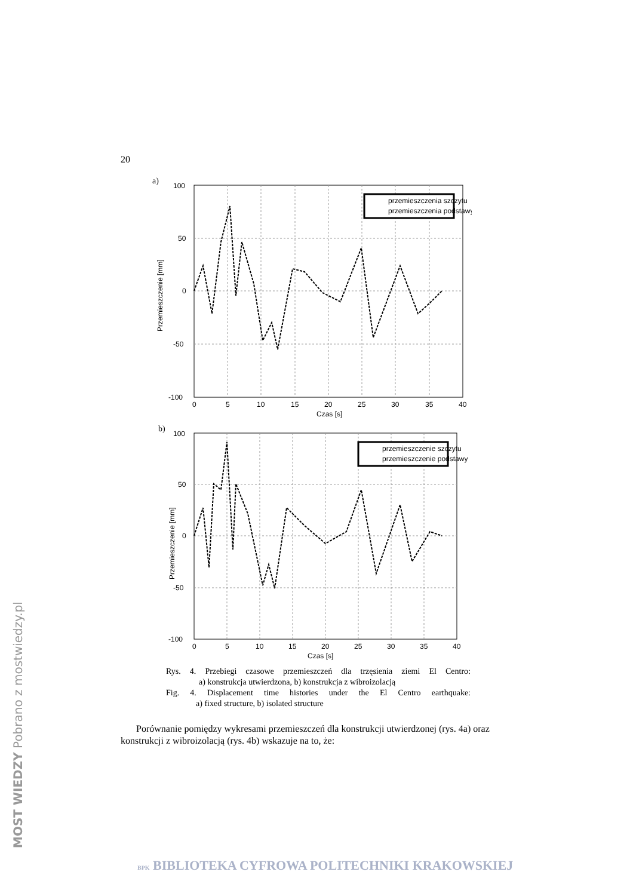20
a)
przemieszczenia szczytu
przemieszczenia podstawy
100
50
0
-50
-100
0
5
10
15
20
25
30
35
40
Czas [s]
Przemieszczenie [mm]
b)
przemieszczenie szczytu
przemieszczenie podstawy
100
50
0
-50
-100
0
5
10
15
20
25
30
35
40
Czas [s]
Przemieszczenie [mm]
Rys. 4. Przebiegi czasowe przemieszczeń dla trzęsienia ziemi El Centro:
a) konstrukcja utwierdzona, b) konstrukcja z wibroizolacją
Fig. 4. Displacement time histories under the El Centro earthquake:
a) fixed structure, b) isolated structure
Porównanie pomiędzy wykresami przemieszczeń dla konstrukcji utwierdzonej (rys. 4a) oraz konstrukcji z wibroizolacją (rys. 4b) wskazuje na to, że:
MOST WIEDZY Pobrano z mostwiedzy.pl
BPK BIBLIOTEKA CYFROWA POLITECHNIKI KRAKOWSKIEJ